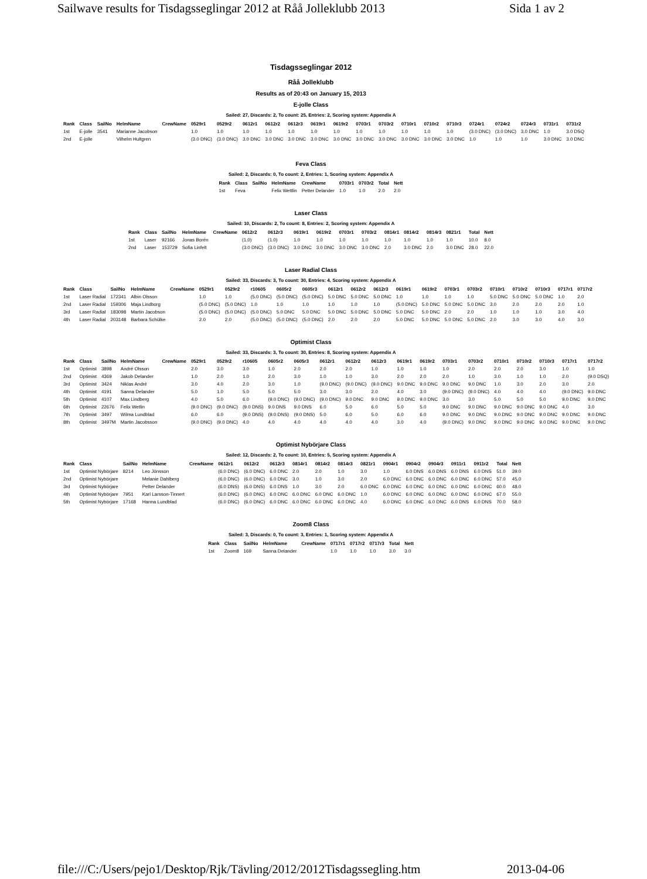Sailwave results for Tisdagsseglingar 2012 at Råå Jolleklubb 2013 Sida 1 av 2
Tisdagsseglingar 2012
Råå Jolleklubb
Results as of 20:43 on January 15, 2013
E-jolle Class
Sailed: 27, Discards: 2, To count: 25, Entries: 2, Scoring system: Appendix A
| Rank | Class | SailNo | HelmName | CrewName | 0529r1 | 0529r2 | 0612r1 | 0612r2 | 0612r3 | 0619r1 | 0619r2 | 0703r1 | 0703r2 | 0710r1 | 0710r2 | 0710r3 | 0724r1 | 0724r2 | 0724r3 | 0731r1 | 0731r2 |
| --- | --- | --- | --- | --- | --- | --- | --- | --- | --- | --- | --- | --- | --- | --- | --- | --- | --- | --- | --- | --- | --- |
| 1st | E-jolle | 3541 | Marianne Jacobson | | 1.0 | 1.0 | 1.0 | 1.0 | 1.0 | 1.0 | 1.0 | 1.0 | 1.0 | 1.0 | 1.0 | 1.0 | (3.0 DNC) | (3.0 DNC) | 3.0 DNC | 1.0 | 3.0 DSQ |
| 2nd | E-jolle | | Vilhelm Hultgren | | (3.0 DNC) | (3.0 DNC) | 3.0 DNC | 3.0 DNC | 3.0 DNC | 3.0 DNC | 3.0 DNC | 3.0 DNC | 3.0 DNC | 3.0 DNC | 3.0 DNC | 3.0 DNC | 1.0 | 1.0 | 1.0 | 3.0 DNC | 3.0 DNC |
Feva Class
Sailed: 2, Discards: 0, To count: 2, Entries: 1, Scoring system: Appendix A
| Rank | Class | SailNo | HelmName | CrewName | 0703r1 | 0703r2 | Total | Nett |
| --- | --- | --- | --- | --- | --- | --- | --- | --- |
| 1st | Feva | | Felix Wettlin | Petter Delander | 1.0 | 1.0 | 2.0 | 2.0 |
Laser Class
Sailed: 10, Discards: 2, To count: 8, Entries: 2, Scoring system: Appendix A
| Rank | Class | SailNo | HelmName | CrewName | 0612r2 | 0612r3 | 0619r1 | 0619r2 | 0703r1 | 0703r2 | 0814r1 | 0814r2 | 0814r3 | 0821r1 | Total | Nett |
| --- | --- | --- | --- | --- | --- | --- | --- | --- | --- | --- | --- | --- | --- | --- | --- | --- |
| 1st | Laser | 92166 | Jonas Borén | | (1.0) | (1.0) | 1.0 | 1.0 | 1.0 | 1.0 | 1.0 | 1.0 | 1.0 | 1.0 | 10.0 | 8.0 |
| 2nd | Laser | 153729 | Sofia Linfelt | | (3.0 DNC) | (3.0 DNC) | 3.0 DNC | 3.0 DNC | 3.0 DNC | 3.0 DNC | 2.0 | 3.0 DNC | 2.0 | 3.0 DNC | 28.0 | 22.0 |
Laser Radial Class
Sailed: 33, Discards: 3, To count: 30, Entries: 4, Scoring system: Appendix A
| Rank | Class | SailNo | HelmName | CrewName | 0529r1 | 0529r2 | r10605 | 0605r2 | 0605r3 | 0612r1 | 0612r2 | 0612r3 | 0619r1 | 0619r2 | 0703r1 | 0703r2 | 0710r1 | 0710r2 | 0710r3 | 0717r1 | 0717r2 |
| --- | --- | --- | --- | --- | --- | --- | --- | --- | --- | --- | --- | --- | --- | --- | --- | --- | --- | --- | --- | --- | --- |
| 1st | Laser Radial | 172341 | Albin Olsson | | 1.0 | 1.0 | (5.0 DNC) | (5.0 DNC) | (5.0 DNC) | 5.0 DNC | 5.0 DNC | 5.0 DNC | 1.0 | 1.0 | 1.0 | 1.0 | 5.0 DNC | 5.0 DNC | 5.0 DNC | 1.0 | 2.0 |
| 2nd | Laser Radial | 159306 | Maja Lindborg | | (5.0 DNC) | (5.0 DNC) | 1.0 | 1.0 | 1.0 | 1.0 | 1.0 | 1.0 | (5.0 DNC) | 5.0 DNC | 5.0 DNC | 5.0 DNC | 3.0 | 2.0 | 2.0 | 2.0 | 1.0 |
| 3rd | Laser Radial | 183098 | Martin Jacobson | | (5.0 DNC) | (5.0 DNC) | (5.0 DNC) | 5.0 DNC | 5.0 DNC | 5.0 DNC | 5.0 DNC | 5.0 DNC | 5.0 DNC | 5.0 DNC | 2.0 | 2.0 | 1.0 | 1.0 | 1.0 | 3.0 | 4.0 |
| 4th | Laser Radial | 203148 | Barbara Schülke | | 2.0 | 2.0 | (5.0 DNC) | (5.0 DNC) | (5.0 DNC) | 2.0 | 2.0 | 2.0 | 5.0 DNC | 5.0 DNC | 5.0 DNC | 5.0 DNC | 2.0 | 3.0 | 3.0 | 4.0 | 3.0 |
Optimist Class
Sailed: 33, Discards: 3, To count: 30, Entries: 8, Scoring system: Appendix A
| Rank | Class | SailNo | HelmName | CrewName | 0529r1 | 0529r2 | r10605 | 0605r2 | 0605r3 | 0612r1 | 0612r2 | 0612r3 | 0619r1 | 0619r2 | 0703r1 | 0703r2 | 0710r1 | 0710r2 | 0710r3 | 0717r1 | 0717r2 |
| --- | --- | --- | --- | --- | --- | --- | --- | --- | --- | --- | --- | --- | --- | --- | --- | --- | --- | --- | --- | --- | --- |
| 1st | Optimist | 3898 | André Olsson | | 2.0 | 3.0 | 3.0 | 1.0 | 2.0 | 2.0 | 2.0 | 1.0 | 1.0 | 1.0 | 1.0 | 2.0 | 2.0 | 2.0 | 3.0 | 1.0 | 1.0 |
| 2nd | Optimist | 4369 | Jakob Delander | | 1.0 | 2.0 | 1.0 | 2.0 | 3.0 | 1.0 | 1.0 | 3.0 | 2.0 | 2.0 | 2.0 | 1.0 | 3.0 | 1.0 | 1.0 | 2.0 | (9.0 DSQ) |
| 3rd | Optimist | 3424 | Niklas André | | 3.0 | 4.0 | 2.0 | 3.0 | 1.0 | (9.0 DNC) | (9.0 DNC) | (9.0 DNC) | 9.0 DNC | 9.0 DNC | 9.0 DNC | 9.0 DNC | 1.0 | 3.0 | 2.0 | 3.0 | 2.0 |
| 4th | Optimist | 4191 | Sanna Delander | | 5.0 | 1.0 | 5.0 | 5.0 | 5.0 | 3.0 | 3.0 | 2.0 | 4.0 | 3.0 | (9.0 DNC) | (9.0 DNC) | 4.0 | 4.0 | 4.0 | (9.0 DNC) | 9.0 DNC |
| 5th | Optimist | 4107 | Max Lindberg | | 4.0 | 5.0 | 6.0 | (9.0 DNC) | (9.0 DNC) | (9.0 DNC) | 9.0 DNC | 9.0 DNC | 9.0 DNC | 9.0 DNC | 3.0 | 3.0 | 5.0 | 5.0 | 5.0 | 9.0 DNC | 9.0 DNC |
| 6th | Optimist | 22676 | Felix Wetlin | | (9.0 DNC) | (9.0 DNC) | (9.0 DNS) | 9.0 DNS | 9.0 DNS | 6.0 | 5.0 | 6.0 | 5.0 | 5.0 | 9.0 DNC | 9.0 DNC | 9.0 DNC | 9.0 DNC | 9.0 DNC | 4.0 | 3.0 |
| 7th | Optimist | 3497 | Wilma Lundblad | | 6.0 | 6.0 | (9.0 DNS) | (9.0 DNS) | (9.0 DNS) | 5.0 | 6.0 | 5.0 | 6.0 | 6.0 | 9.0 DNC | 9.0 DNC | 9.0 DNC | 9.0 DNC | 9.0 DNC | 9.0 DNC | 9.0 DNC |
| 8th | Optimist | 3497M | Martin Jacobsson | | (9.0 DNC) | (9.0 DNC) | 4.0 | 4.0 | 4.0 | 4.0 | 4.0 | 4.0 | 3.0 | 4.0 | (9.0 DNC) | 9.0 DNC | 9.0 DNC | 9.0 DNC | 9.0 DNC | 9.0 DNC | 9.0 DNC |
Optimist Nybörjare Class
Sailed: 12, Discards: 2, To count: 10, Entries: 5, Scoring system: Appendix A
| Rank | Class | SailNo | HelmName | CrewName | 0612r1 | 0612r2 | 0612r3 | 0814r1 | 0814r2 | 0814r3 | 0821r1 | 0904r1 | 0904r2 | 0904r3 | 0911r1 | 0911r2 | Total | Nett |
| --- | --- | --- | --- | --- | --- | --- | --- | --- | --- | --- | --- | --- | --- | --- | --- | --- | --- | --- |
| 1st | Optimist Nybörjare | 8214 | Leo Jönsson | | (6.0 DNC) | (6.0 DNC) | 6.0 DNC | 2.0 | 2.0 | 1.0 | 3.0 | 1.0 | 6.0 DNS | 6.0 DNS | 6.0 DNS | 6.0 DNS | 51.0 | 39.0 |
| 2nd | Optimist Nybörjare | | Melanie Dahlberg | | (6.0 DNC) | (6.0 DNC) | 6.0 DNC | 3.0 | 1.0 | 3.0 | 2.0 | 6.0 DNC | 6.0 DNC | 6.0 DNC | 6.0 DNC | 6.0 DNC | 57.0 | 45.0 |
| 3rd | Optimist Nybörjare | | Petter Delander | | (6.0 DNS) | (6.0 DNS) | 6.0 DNS | 1.0 | 3.0 | 2.0 | 6.0 DNC | 6.0 DNC | 6.0 DNC | 6.0 DNC | 6.0 DNC | 6.0 DNC | 60.0 | 48.0 |
| 4th | Optimist Nybörjare | 7951 | Karl Larsson-Tinnert | | (6.0 DNC) | (6.0 DNC) | 6.0 DNC | 6.0 DNC | 6.0 DNC | 6.0 DNC | 1.0 | 6.0 DNC | 6.0 DNC | 6.0 DNC | 6.0 DNC | 6.0 DNC | 67.0 | 55.0 |
| 5th | Optimist Nybörjare | 17168 | Hanna Lundblad | | (6.0 DNC) | (6.0 DNC) | 6.0 DNC | 6.0 DNC | 6.0 DNC | 6.0 DNC | 4.0 | 6.0 DNC | 6.0 DNC | 6.0 DNC | 6.0 DNS | 6.0 DNS | 70.0 | 58.0 |
Zoom8 Class
Sailed: 3, Discards: 0, To count: 3, Entries: 1, Scoring system: Appendix A
| Rank | Class | SailNo | HelmName | CrewName | 0717r1 | 0717r2 | 0717r3 | Total | Nett |
| --- | --- | --- | --- | --- | --- | --- | --- | --- | --- |
| 1st | Zoom8 | 169 | Sanna Delander | | 1.0 | 1.0 | 1.0 | 3.0 | 3.0 |
file:///C:/Users/pejo1/Desktop/Rjk/Tävling/2012/2012Tisdagssegling.htm 2013-04-06